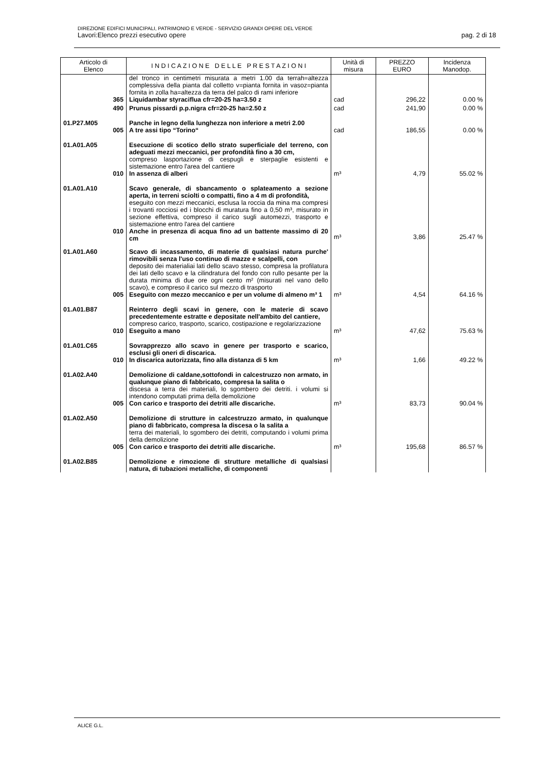DIREZIONE EDIFICI MUNICIPALI, PATRIMONIO E VERDE - SERVIZIO GRANDI OPERE DEL VERDE
Lavori:Elenco prezzi esecutivo opere pag. 2 di 18
| Articolo di Elenco | I N D I C A Z I O N E D E L L E P R E S T A Z I O N I | Unità di misura | PREZZO EURO | Incidenza Manodop. |
| --- | --- | --- | --- | --- |
| | del tronco in centimetri misurata a metri 1.00 da terrah=altezza complessiva della pianta dal colletto v=pianta fornita in vasoz=pianta fornita in zolla ha=altezza da terra del palco di rami inferiore | | | |
| 365 | Liquidambar styraciflua cfr=20-25 ha=3.50 z | cad | 296,22 | 0.00 % |
| 490 | Prunus pissardi p.p.nigra cfr=20-25 ha=2.50 z | cad | 241,90 | 0.00 % |
| 01.P27.M05 | Panche in legno della lunghezza non inferiore a metri 2.00 | | | |
| 005 | A tre assi tipo “Torino“ | cad | 186,55 | 0.00 % |
| 01.A01.A05 | Esecuzione di scotico dello strato superficiale del terreno, con adeguati mezzi meccanici, per profondità fino a 30 cm, compreso lasportazione di cespugli e sterpaglie esistenti e sistemazione entro l'area del cantiere | | | |
| 010 | In assenza di alberi | m³ | 4,79 | 55.02 % |
| 01.A01.A10 | Scavo generale, di sbancamento o splateamento a sezione aperta, in terreni sciolti o compatti, fino a 4 m di profondità, eseguito con mezzi meccanici, esclusa la roccia da mina ma compresi i trovanti rocciosi ed i blocchi di muratura fino a 0,50 m³, misurato in sezione effettiva, compreso il carico sugli automezzi, trasporto e sistemazione entro l'area del cantiere | | | |
| 010 | Anche in presenza di acqua fino ad un battente massimo di 20 cm | m³ | 3,86 | 25.47 % |
| 01.A01.A60 | Scavo di incassamento, di materie di qualsiasi natura purche' rimovibili senza l'uso continuo di mazze e scalpelli, con deposito dei materialiai lati dello scavo stesso, compresa la profilatura dei lati dello scavo e la cilindratura del fondo con rullo pesante per la durata minima di due ore ogni cento m² (misurati nel vano dello scavo), e compreso il carico sul mezzo di trasporto | | | |
| 005 | Eseguito con mezzo meccanico e per un volume di almeno m³ 1 | m³ | 4,54 | 64.16 % |
| 01.A01.B87 | Reinterro degli scavi in genere, con le materie di scavo precedentemente estratte e depositate nell'ambito del cantiere, compreso carico, trasporto, scarico, costipazione e regolarizzazione | | | |
| 010 | Eseguito a mano | m³ | 47,62 | 75.63 % |
| 01.A01.C65 | Sovrapprezzo allo scavo in genere per trasporto e scarico, esclusi gli oneri di discarica. | | | |
| 010 | In discarica autorizzata, fino alla distanza di 5 km | m³ | 1,66 | 49.22 % |
| 01.A02.A40 | Demolizione di caldane,sottofondi in calcestruzzo non armato, in qualunque piano di fabbricato, compresa la salita o discesa a terra dei materiali, lo sgombero dei detriti. i volumi si intendono computati prima della demolizione | | | |
| 005 | Con carico e trasporto dei detriti alle discariche. | m³ | 83,73 | 90.04 % |
| 01.A02.A50 | Demolizione di strutture in calcestruzzo armato, in qualunque piano di fabbricato, compresa la discesa o la salita a terra dei materiali, lo sgombero dei detriti, computando i volumi prima della demolizione | | | |
| 005 | Con carico e trasporto dei detriti alle discariche. | m³ | 195,68 | 86.57 % |
| 01.A02.B85 | Demolizione e rimozione di strutture metalliche di qualsiasi natura, di tubazioni metalliche, di componenti | | | |
ALICE G.L.